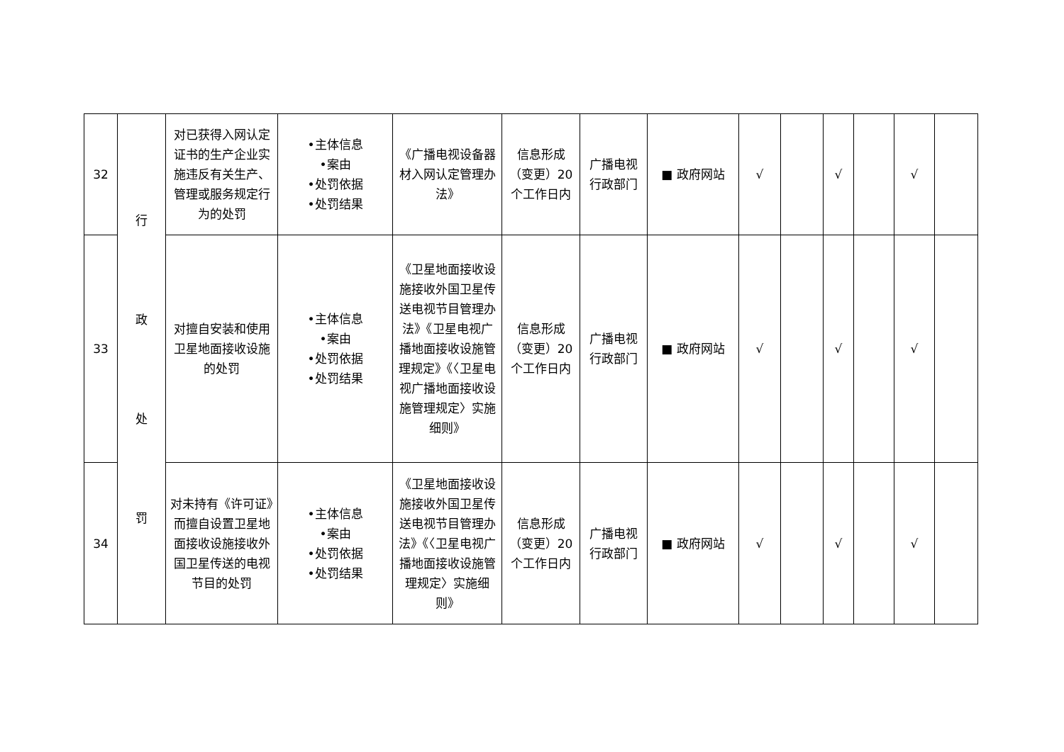| 32 | 行 政 处 罚 | 对已获得入网认定证书的生产企业实施违反有关生产、管理或服务规定行为的处罚 | •主体信息 •案由 •处罚依据 •处罚结果 | 《广播电视设备器材入网认定管理办法》 | 信息形成（变更）20个工作日内 | 广播电视行政部门 | ■ 政府网站 | √ | | √ | | √ | |
| 33 | | 对擅自安装和使用卫星地面接收设施的处罚 | •主体信息 •案由 •处罚依据 •处罚结果 | 《卫星地面接收设施接收外国卫星传送电视节目管理办法》《卫星电视广播地面接收设施管理规定》《〈卫星电视广播地面接收设施管理规定〉实施细则》 | 信息形成（变更）20个工作日内 | 广播电视行政部门 | ■ 政府网站 | √ | | √ | | √ | |
| 34 | | 对未持有《许可证》而擅自设置卫星地面接收设施接收外国卫星传送的电视节目的处罚 | •主体信息 •案由 •处罚依据 •处罚结果 | 《卫星地面接收设施接收外国卫星传送电视节目管理办法》《〈卫星电视广播地面接收设施管理规定〉实施细则》 | 信息形成（变更）20个工作日内 | 广播电视行政部门 | ■ 政府网站 | √ | | √ | | √ | |